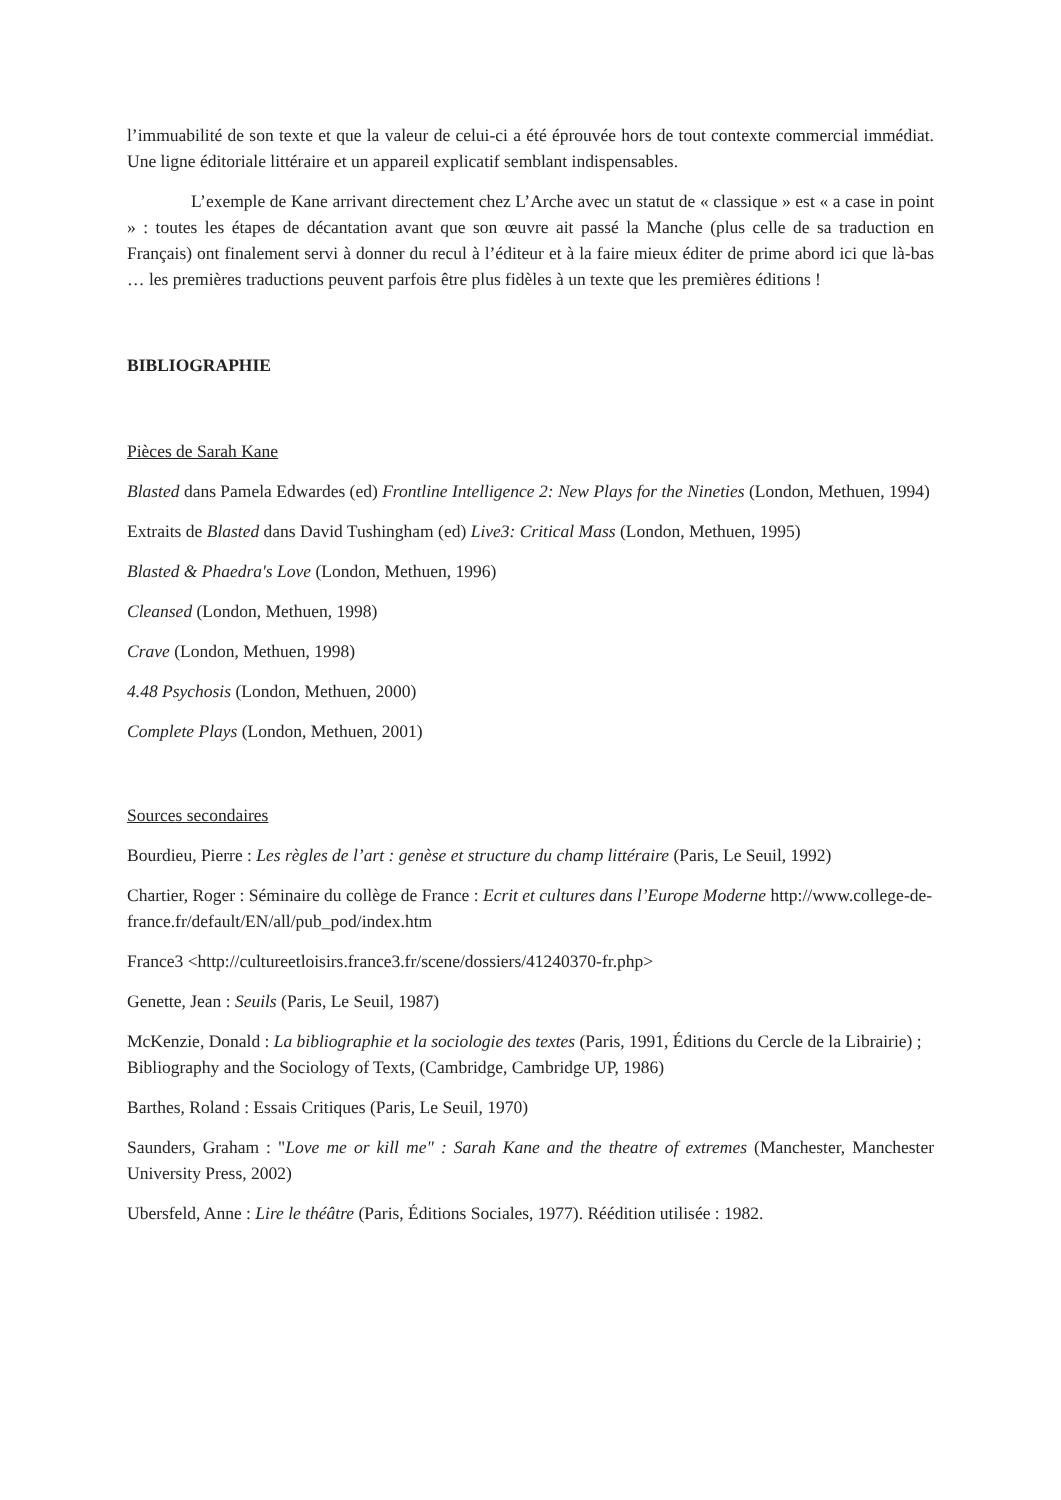l’immuabilité de son texte et que la valeur de celui-ci a été éprouvée hors de tout contexte commercial immédiat. Une ligne éditoriale littéraire et un appareil explicatif semblant indispensables.
L’exemple de Kane arrivant directement chez L’Arche avec un statut de « classique » est « a case in point » : toutes les étapes de décantation avant que son œuvre ait passé la Manche (plus celle de sa traduction en Français) ont finalement servi à donner du recul à l’éditeur et à la faire mieux éditer de prime abord ici que là-bas … les premières traductions peuvent parfois être plus fidèles à un texte que les premières éditions !
BIBLIOGRAPHIE
Pièces de Sarah Kane
Blasted dans Pamela Edwardes (ed) Frontline Intelligence 2: New Plays for the Nineties (London, Methuen, 1994)
Extraits de Blasted dans David Tushingham (ed) Live3: Critical Mass (London, Methuen, 1995)
Blasted & Phaedra's Love (London, Methuen, 1996)
Cleansed (London, Methuen, 1998)
Crave (London, Methuen, 1998)
4.48 Psychosis (London, Methuen, 2000)
Complete Plays (London, Methuen, 2001)
Sources secondaires
Bourdieu, Pierre : Les règles de l’art : genèse et structure du champ littéraire (Paris, Le Seuil, 1992)
Chartier, Roger : Séminaire du collège de France : Ecrit et cultures dans l’Europe Moderne http://www.college-de-france.fr/default/EN/all/pub_pod/index.htm
France3 <http://cultureetloisirs.france3.fr/scene/dossiers/41240370-fr.php>
Genette, Jean : Seuils (Paris, Le Seuil, 1987)
McKenzie, Donald : La bibliographie et la sociologie des textes (Paris, 1991, Éditions du Cercle de la Librairie) ; Bibliography and the Sociology of Texts, (Cambridge, Cambridge UP, 1986)
Barthes, Roland : Essais Critiques (Paris, Le Seuil, 1970)
Saunders, Graham : "Love me or kill me" : Sarah Kane and the theatre of extremes (Manchester, Manchester University Press, 2002)
Ubersfeld, Anne : Lire le théâtre (Paris, Éditions Sociales, 1977). Réédition utilisée : 1982.